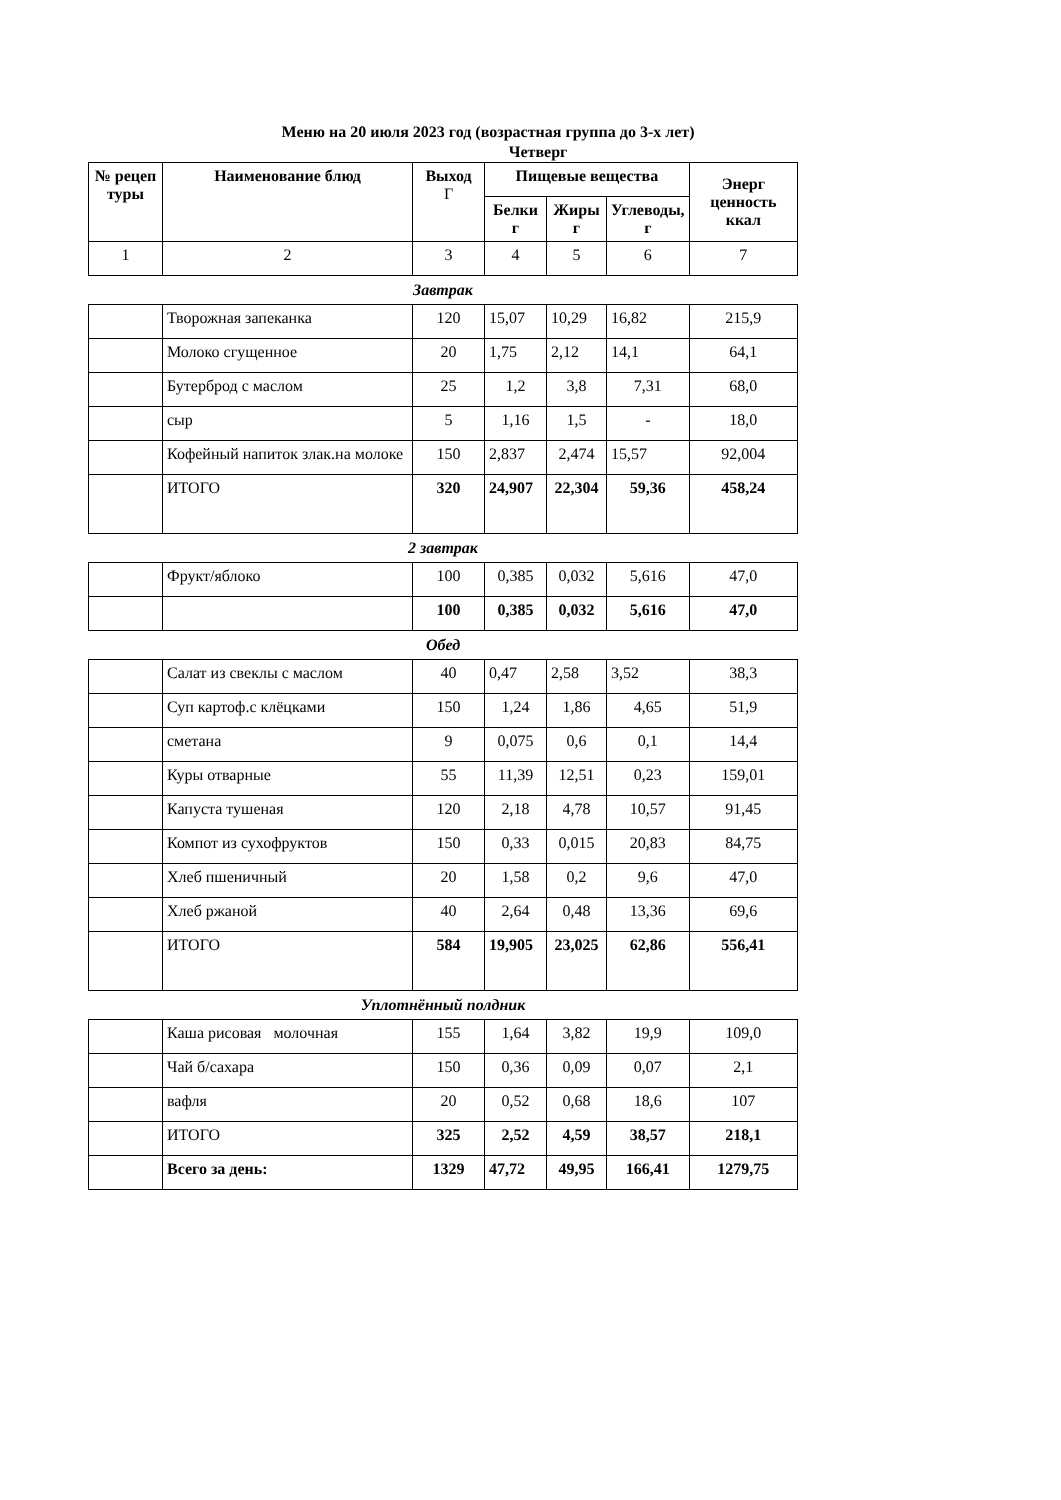Меню на 20 июля 2023 год (возрастная группа до 3-х лет)
Четверг
| № рецеп туры | Наименование блюд | Выход Г | Пищевые вещества | | | Энерг ценность ккал |
| --- | --- | --- | --- | --- | --- | --- |
| | | | Белки г | Жиры г | Углеводы, г | |
| 1 | 2 | 3 | 4 | 5 | 6 | 7 |
| Завтрак | | | | | | |
| | Творожная запеканка | 120 | 15,07 | 10,29 | 16,82 | 215,9 |
| | Молоко сгущенное | 20 | 1,75 | 2,12 | 14,1 | 64,1 |
| | Бутерброд с маслом | 25 | 1,2 | 3,8 | 7,31 | 68,0 |
| | сыр | 5 | 1,16 | 1,5 | - | 18,0 |
| | Кофейный напиток злак.на молоке | 150 | 2,837 | 2,474 | 15,57 | 92,004 |
| | ИТОГО | 320 | 24,907 | 22,304 | 59,36 | 458,24 |
| 2 завтрак | | | | | | |
| | Фрукт/яблоко | 100 | 0,385 | 0,032 | 5,616 | 47,0 |
| | | 100 | 0,385 | 0,032 | 5,616 | 47,0 |
| Обед | | | | | | |
| | Салат из свеклы с маслом | 40 | 0,47 | 2,58 | 3,52 | 38,3 |
| | Суп картоф.с клёцками | 150 | 1,24 | 1,86 | 4,65 | 51,9 |
| | сметана | 9 | 0,075 | 0,6 | 0,1 | 14,4 |
| | Куры отварные | 55 | 11,39 | 12,51 | 0,23 | 159,01 |
| | Капуста тушеная | 120 | 2,18 | 4,78 | 10,57 | 91,45 |
| | Компот из сухофруктов | 150 | 0,33 | 0,015 | 20,83 | 84,75 |
| | Хлеб пшеничный | 20 | 1,58 | 0,2 | 9,6 | 47,0 |
| | Хлеб ржаной | 40 | 2,64 | 0,48 | 13,36 | 69,6 |
| | ИТОГО | 584 | 19,905 | 23,025 | 62,86 | 556,41 |
| Уплотнённый полдник | | | | | | |
| | Каша рисовая молочная | 155 | 1,64 | 3,82 | 19,9 | 109,0 |
| | Чай б/сахара | 150 | 0,36 | 0,09 | 0,07 | 2,1 |
| | вафля | 20 | 0,52 | 0,68 | 18,6 | 107 |
| | ИТОГО | 325 | 2,52 | 4,59 | 38,57 | 218,1 |
| | Всего за день: | 1329 | 47,72 | 49,95 | 166,41 | 1279,75 |